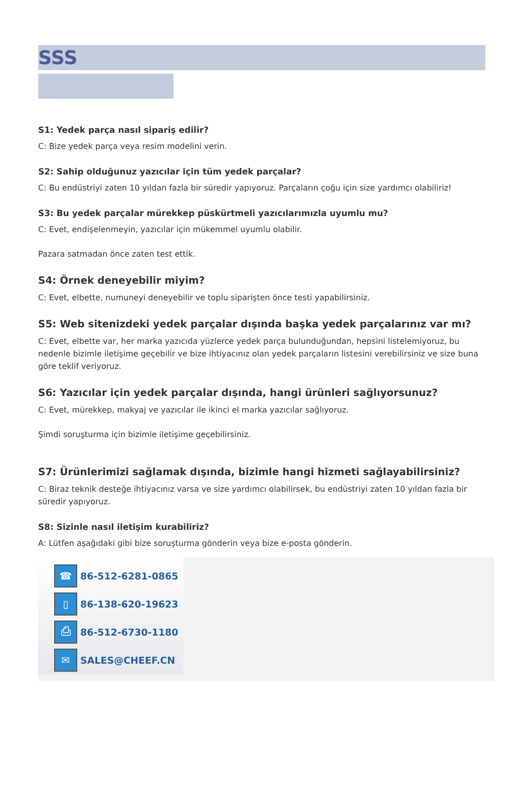SSS
S1: Yedek parça nasıl sipariş edilir?
C: Bize yedek parça veya resim modelini verin.
S2: Sahip olduğunuz yazıcılar için tüm yedek parçalar?
C: Bu endüstriyi zaten 10 yıldan fazla bir süredir yapıyoruz. Parçaların çoğu için size yardımcı olabiliriz!
S3: Bu yedek parçalar mürekkep püskürtmeli yazıcılarımızla uyumlu mu?
C: Evet, endişelenmeyin, yazıcılar için mükemmel uyumlu olabilir.
Pazara satmadan önce zaten test ettik.
S4: Örnek deneyebilir miyim?
C: Evet, elbette, numuneyi deneyebilir ve toplu siparişten önce testi yapabilirsiniz.
S5: Web sitenizdeki yedek parçalar dışında başka yedek parçalarınız var mı?
C: Evet, elbette var, her marka yazıcıda yüzlerce yedek parça bulunduğundan, hepsini listelemiyoruz, bu nedenle bizimle iletişime geçebilir ve bize ihtiyacınız olan yedek parçaların listesini verebilirsiniz ve size buna göre teklif veriyoruz.
S6: Yazıcılar için yedek parçalar dışında, hangi ürünleri sağlıyorsunuz?
C: Evet, mürekkep, makyaj ve yazıcılar ile ikinci el marka yazıcılar sağlıyoruz.
Şimdi soruşturma için bizimle iletişime geçebilirsiniz.
S7: Ürünlerimizi sağlamak dışında, bizimle hangi hizmeti sağlayabilirsiniz?
C: Biraz teknik desteğe ihtiyacınız varsa ve size yardımcı olabilirsek, bu endüstriyi zaten 10 yıldan fazla bir süredir yapıyoruz.
S8: Sizinle nasıl iletişim kurabiliriz?
A: Lütfen aşağıdaki gibi bize soruşturma gönderin veya bize e-posta gönderin.
☎
86-512-6281-0865
▯
86-138-620-19623
⎙
86-512-6730-1180
✉
SALES@CHEEF.CN